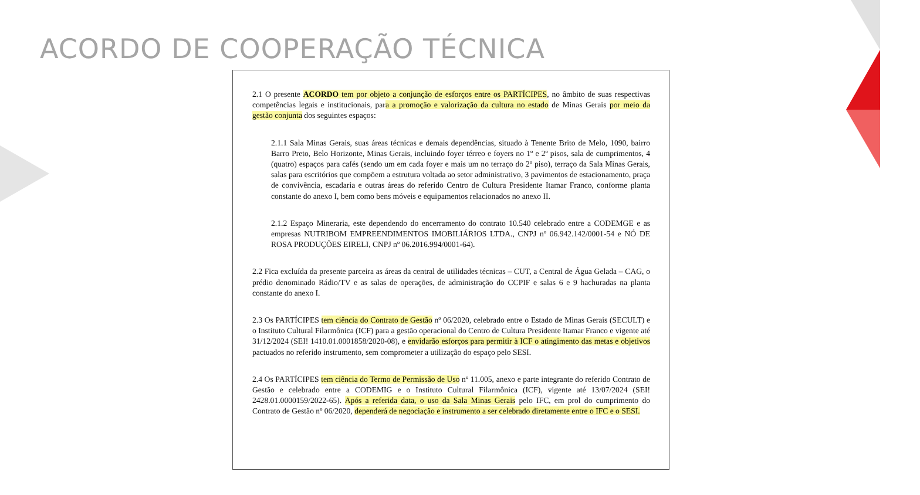ACORDO DE COOPERAÇÃO TÉCNICA
2.1 O presente ACORDO tem por objeto a conjunção de esforços entre os PARTÍCIPES, no âmbito de suas respectivas competências legais e institucionais, para a promoção e valorização da cultura no estado de Minas Gerais por meio da gestão conjunta dos seguintes espaços:
2.1.1 Sala Minas Gerais, suas áreas técnicas e demais dependências, situado à Tenente Brito de Melo, 1090, bairro Barro Preto, Belo Horizonte, Minas Gerais, incluindo foyer térreo e foyers no 1º e 2º pisos, sala de cumprimentos, 4 (quatro) espaços para cafés (sendo um em cada foyer e mais um no terraço do 2º piso), terraço da Sala Minas Gerais, salas para escritórios que compõem a estrutura voltada ao setor administrativo, 3 pavimentos de estacionamento, praça de convivência, escadaria e outras áreas do referido Centro de Cultura Presidente Itamar Franco, conforme planta constante do anexo I, bem como bens móveis e equipamentos relacionados no anexo II.
2.1.2 Espaço Mineraria, este dependendo do encerramento do contrato 10.540 celebrado entre a CODEMGE e as empresas NUTRIBOM EMPREENDIMENTOS IMOBILIÁRIOS LTDA., CNPJ nº 06.942.142/0001-54 e NÓ DE ROSA PRODUÇÕES EIRELI, CNPJ nº 06.2016.994/0001-64).
2.2 Fica excluída da presente parceira as áreas da central de utilidades técnicas – CUT, a Central de Água Gelada – CAG, o prédio denominado Rádio/TV e as salas de operações, de administração do CCPIF e salas 6 e 9 hachuradas na planta constante do anexo I.
2.3 Os PARTÍCIPES tem ciência do Contrato de Gestão nº 06/2020, celebrado entre o Estado de Minas Gerais (SECULT) e o Instituto Cultural Filarmônica (ICF) para a gestão operacional do Centro de Cultura Presidente Itamar Franco e vigente até 31/12/2024 (SEI! 1410.01.0001858/2020-08), e envidarão esforços para permitir à ICF o atingimento das metas e objetivos pactuados no referido instrumento, sem comprometer a utilização do espaço pelo SESI.
2.4 Os PARTÍCIPES tem ciência do Termo de Permissão de Uso nº 11.005, anexo e parte integrante do referido Contrato de Gestão e celebrado entre a CODEMIG e o Instituto Cultural Filarmônica (ICF), vigente até 13/07/2024 (SEI! 2428.01.0000159/2022-65). Após a referida data, o uso da Sala Minas Gerais pelo IFC, em prol do cumprimento do Contrato de Gestão nº 06/2020, dependerá de negociação e instrumento a ser celebrado diretamente entre o IFC e o SESI.